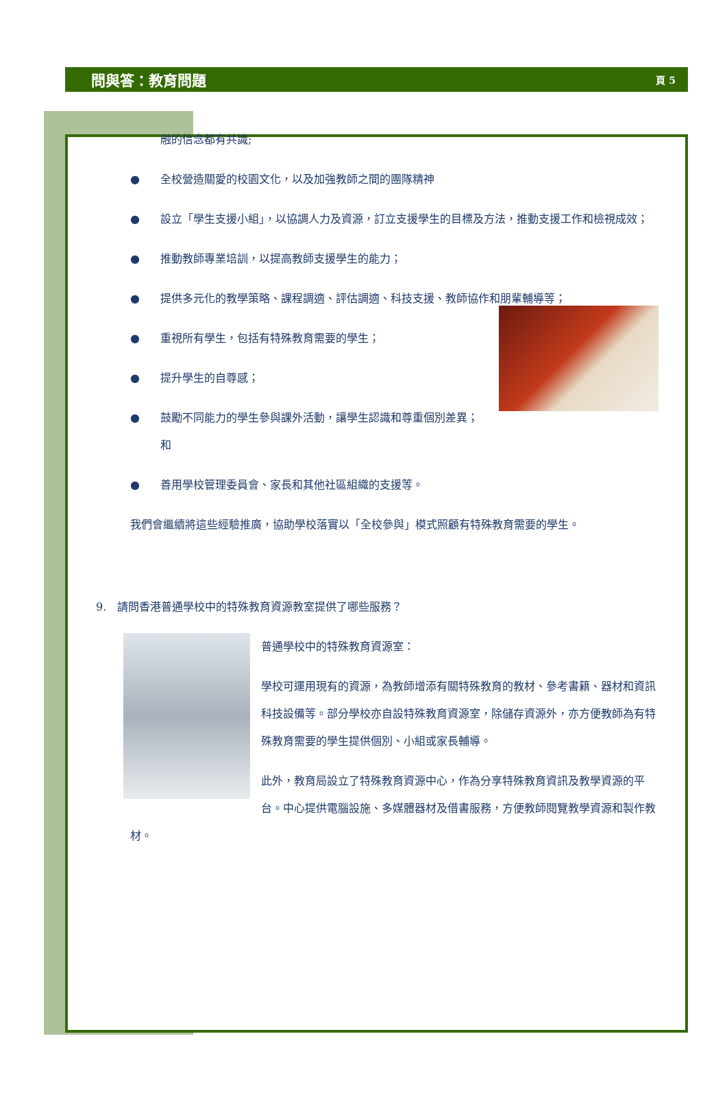問與答：教育問題
頁 5
融的信念都有共識;
● 全校營造關愛的校園文化，以及加強教師之間的團隊精神
● 設立「學生支援小組」，以協調人力及資源，訂立支援學生的目標及方法，推動支援工作和檢視成效；
● 推動教師專業培訓，以提高教師支援學生的能力；
● 提供多元化的教學策略、課程調適、評估調適、科技支援、教師協作和朋輩輔導等；
● 重視所有學生，包括有特殊教育需要的學生；
● 提升學生的自尊感；
● 鼓勵不同能力的學生參與課外活動，讓學生認識和尊重個別差異；和
● 善用學校管理委員會、家長和其他社區組織的支援等。
我們會繼續將這些經驗推廣，協助學校落實以「全校參與」模式照顧有特殊教育需要的學生。
9. 請問香港普通學校中的特殊教育資源教室提供了哪些服務？
普通學校中的特殊教育資源室：
學校可運用現有的資源，為教師增添有關特殊教育的教材、參考書籍、器材和資訊科技設備等。部分學校亦自設特殊教育資源室，除儲存資源外，亦方便教師為有特殊教育需要的學生提供個別、小組或家長輔導。
此外，教育局設立了特殊教育資源中心，作為分享特殊教育資訊及教學資源的平台。中心提供電腦設施、多媒體器材及借書服務，方便教師閱覽教學資源和製作教材。